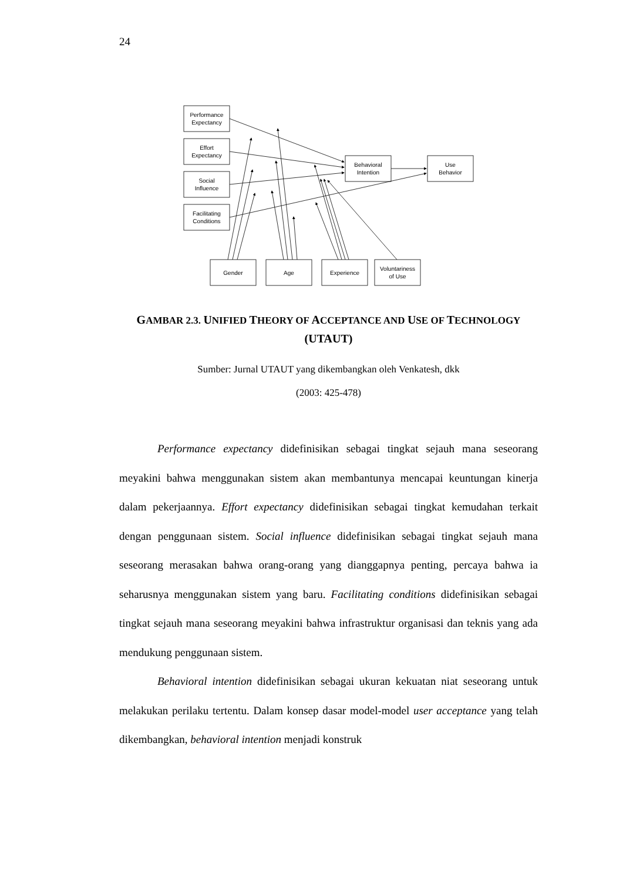24
Performance
Expectancy
Effort
Expectancy
Social
Influence
Facilitating
Conditions
Behavioral
Intention
Use
Behavior
Gender
Age
Experience
Voluntariness
of Use
GAMBAR 2.3. UNIFIED THEORY OF ACCEPTANCE AND USE OF TECHNOLOGY
(UTAUT)
Sumber: Jurnal UTAUT yang dikembangkan oleh Venkatesh, dkk
(2003: 425-478)
Performance expectancy didefinisikan sebagai tingkat sejauh mana seseorang meyakini bahwa menggunakan sistem akan membantunya mencapai keuntungan kinerja dalam pekerjaannya. Effort expectancy didefinisikan sebagai tingkat kemudahan terkait dengan penggunaan sistem. Social influence didefinisikan sebagai tingkat sejauh mana seseorang merasakan bahwa orang-orang yang dianggapnya penting, percaya bahwa ia seharusnya menggunakan sistem yang baru. Facilitating conditions didefinisikan sebagai tingkat sejauh mana seseorang meyakini bahwa infrastruktur organisasi dan teknis yang ada mendukung penggunaan sistem.
Behavioral intention didefinisikan sebagai ukuran kekuatan niat seseorang untuk melakukan perilaku tertentu. Dalam konsep dasar model-model user acceptance yang telah dikembangkan, behavioral intention menjadi konstruk